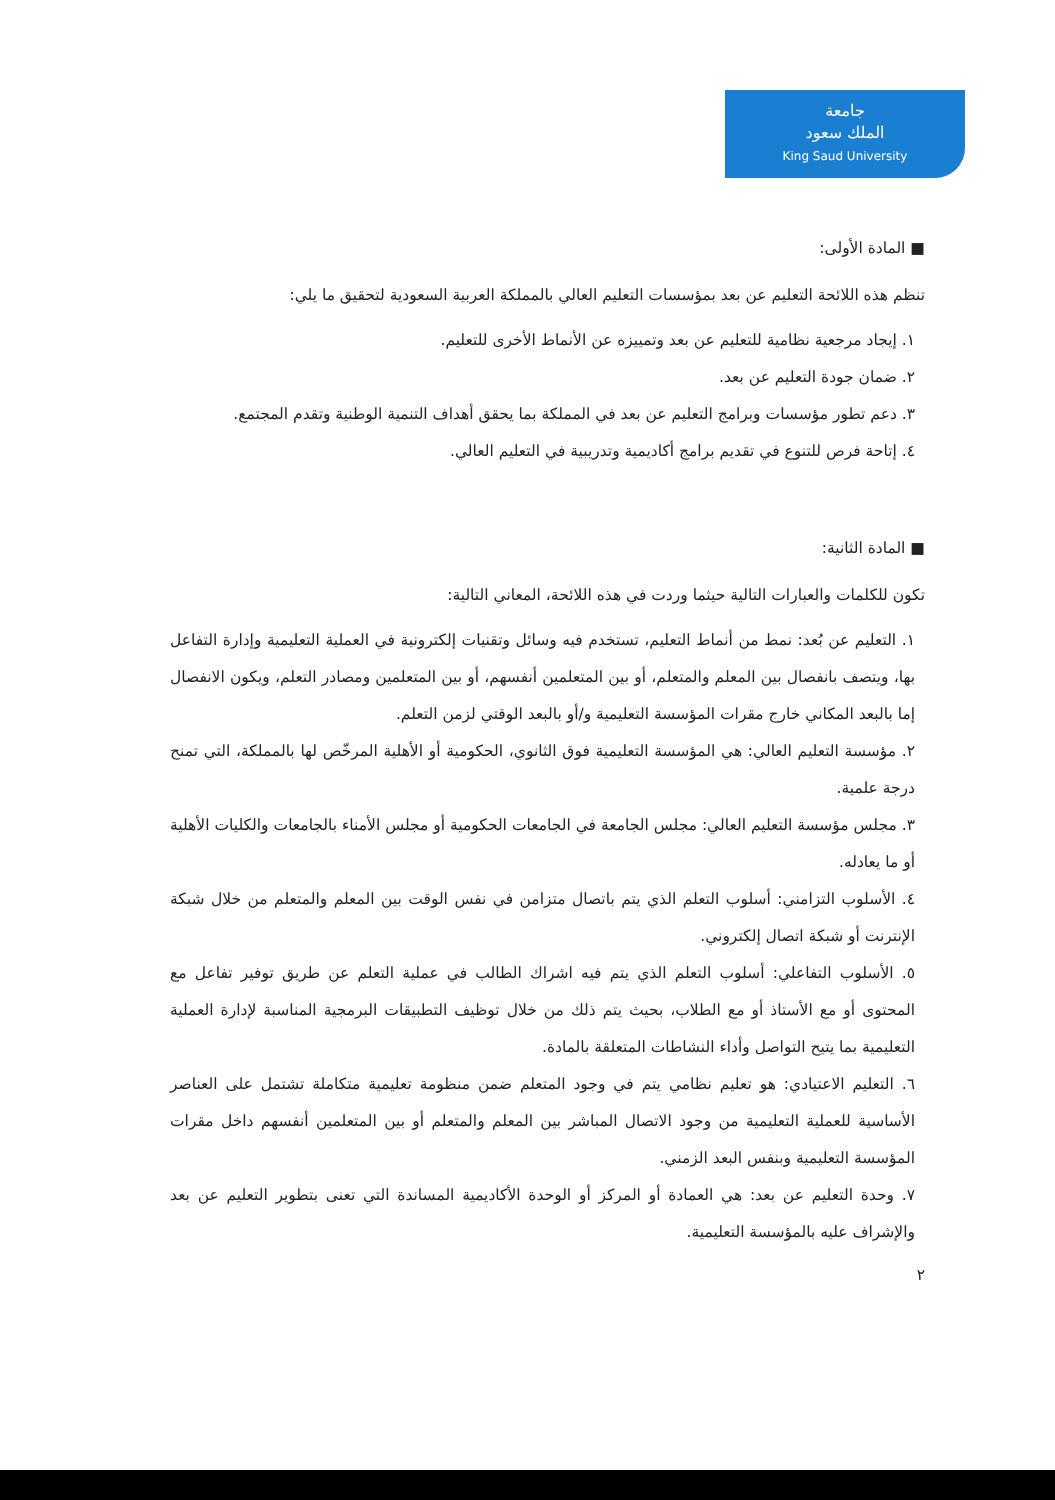جامعة
الملك سعود
King Saud University
■ المادة الأولى:
تنظم هذه اللائحة التعليم عن بعد بمؤسسات التعليم العالي بالمملكة العربية السعودية لتحقيق ما يلي:
١. إيجاد مرجعية نظامية للتعليم عن بعد وتمييزه عن الأنماط الأخرى للتعليم.
٢. ضمان جودة التعليم عن بعد.
٣. دعم تطور مؤسسات وبرامج التعليم عن بعد في المملكة بما يحقق أهداف التنمية الوطنية وتقدم المجتمع.
٤. إتاحة فرص للتنوع في تقديم برامج أكاديمية وتدريبية في التعليم العالي.
■ المادة الثانية:
تكون للكلمات والعبارات التالية حيثما وردت في هذه اللائحة، المعاني التالية:
١. التعليم عن بُعد: نمط من أنماط التعليم، تستخدم فيه وسائل وتقنيات إلكترونية في العملية التعليمية وإدارة التفاعل بها، ويتصف بانفصال بين المعلم والمتعلم، أو بين المتعلمين أنفسهم، أو بين المتعلمين ومصادر التعلم، ويكون الانفصال إما بالبعد المكاني خارج مقرات المؤسسة التعليمية و/أو بالبعد الوقتي لزمن التعلم.
٢. مؤسسة التعليم العالي: هي المؤسسة التعليمية فوق الثانوي، الحكومية أو الأهلية المرخّص لها بالمملكة، التي تمنح درجة علمية.
٣. مجلس مؤسسة التعليم العالي: مجلس الجامعة في الجامعات الحكومية أو مجلس الأمناء بالجامعات والكليات الأهلية أو ما يعادله.
٤. الأسلوب التزامني: أسلوب التعلم الذي يتم باتصال متزامن في نفس الوقت بين المعلم والمتعلم من خلال شبكة الإنترنت أو شبكة اتصال إلكتروني.
٥. الأسلوب التفاعلي: أسلوب التعلم الذي يتم فيه اشراك الطالب في عملية التعلم عن طريق توفير تفاعل مع المحتوى أو مع الأستاذ أو مع الطلاب، بحيث يتم ذلك من خلال توظيف التطبيقات البرمجية المناسبة لإدارة العملية التعليمية بما يتيح التواصل وأداء النشاطات المتعلقة بالمادة.
٦. التعليم الاعتيادي: هو تعليم نظامي يتم في وجود المتعلم ضمن منظومة تعليمية متكاملة تشتمل على العناصر الأساسية للعملية التعليمية من وجود الاتصال المباشر بين المعلم والمتعلم أو بين المتعلمين أنفسهم داخل مقرات المؤسسة التعليمية وبنفس البعد الزمني.
٧. وحدة التعليم عن بعد: هي العمادة أو المركز أو الوحدة الأكاديمية المساندة التي تعنى بتطوير التعليم عن بعد والإشراف عليه بالمؤسسة التعليمية.
٢